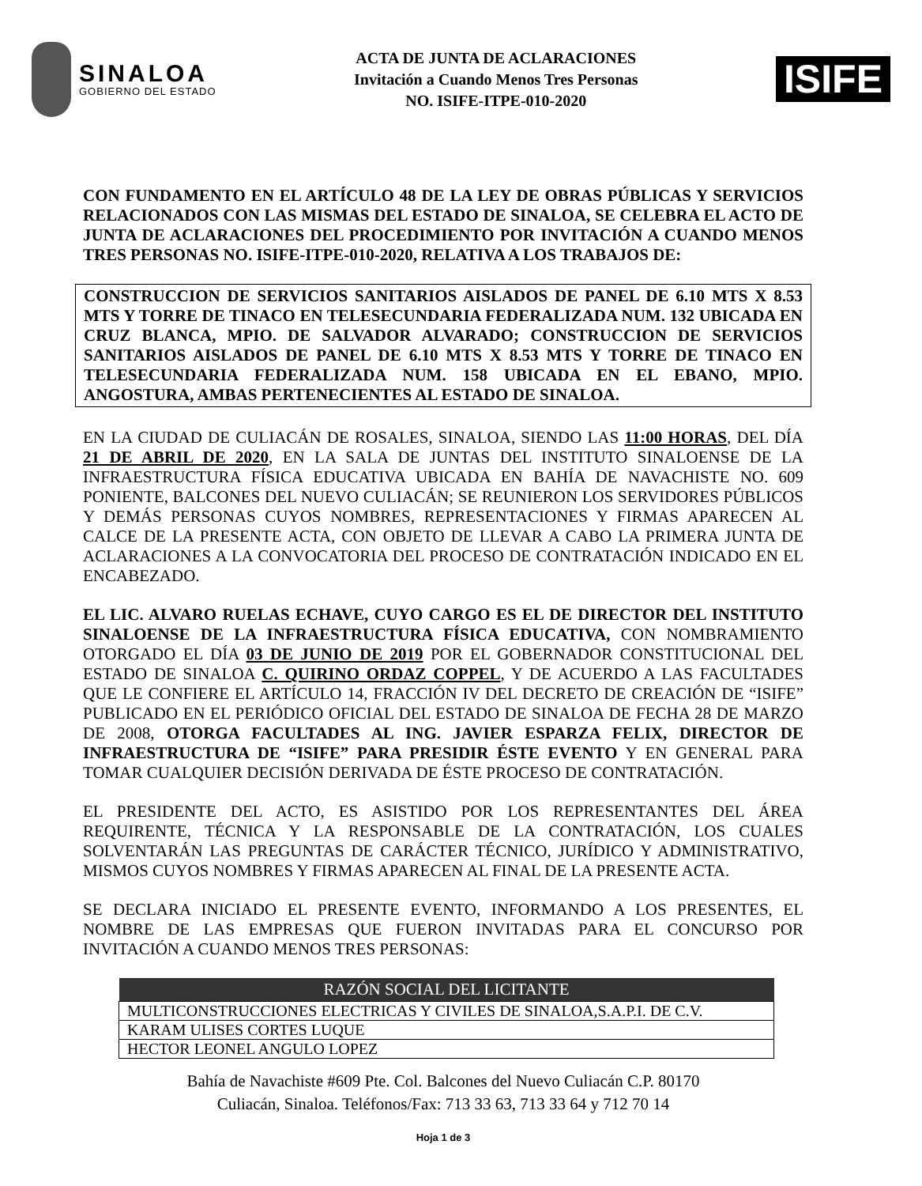SINALOA
GOBIERNO DEL ESTADO
ACTA DE JUNTA DE ACLARACIONES
Invitación a Cuando Menos Tres Personas
NO. ISIFE-ITPE-010-2020
ISIFE
CON FUNDAMENTO EN EL ARTÍCULO 48 DE LA LEY DE OBRAS PÚBLICAS Y SERVICIOS RELACIONADOS CON LAS MISMAS DEL ESTADO DE SINALOA, SE CELEBRA EL ACTO DE JUNTA DE ACLARACIONES DEL PROCEDIMIENTO POR INVITACIÓN A CUANDO MENOS TRES PERSONAS NO. ISIFE-ITPE-010-2020, RELATIVA A LOS TRABAJOS DE:
CONSTRUCCION DE SERVICIOS SANITARIOS AISLADOS DE PANEL DE 6.10 MTS X 8.53 MTS Y TORRE DE TINACO EN TELESECUNDARIA FEDERALIZADA NUM. 132 UBICADA EN CRUZ BLANCA, MPIO. DE SALVADOR ALVARADO; CONSTRUCCION DE SERVICIOS SANITARIOS AISLADOS DE PANEL DE 6.10 MTS X 8.53 MTS Y TORRE DE TINACO EN TELESECUNDARIA FEDERALIZADA NUM. 158 UBICADA EN EL EBANO, MPIO. ANGOSTURA, AMBAS PERTENECIENTES AL ESTADO DE SINALOA.
EN LA CIUDAD DE CULIACÁN DE ROSALES, SINALOA, SIENDO LAS 11:00 HORAS, DEL DÍA 21 DE ABRIL DE 2020, EN LA SALA DE JUNTAS DEL INSTITUTO SINALOENSE DE LA INFRAESTRUCTURA FÍSICA EDUCATIVA UBICADA EN BAHÍA DE NAVACHISTE NO. 609 PONIENTE, BALCONES DEL NUEVO CULIACÁN; SE REUNIERON LOS SERVIDORES PÚBLICOS Y DEMÁS PERSONAS CUYOS NOMBRES, REPRESENTACIONES Y FIRMAS APARECEN AL CALCE DE LA PRESENTE ACTA, CON OBJETO DE LLEVAR A CABO LA PRIMERA JUNTA DE ACLARACIONES A LA CONVOCATORIA DEL PROCESO DE CONTRATACIÓN INDICADO EN EL ENCABEZADO.
EL LIC. ALVARO RUELAS ECHAVE, CUYO CARGO ES EL DE DIRECTOR DEL INSTITUTO SINALOENSE DE LA INFRAESTRUCTURA FÍSICA EDUCATIVA, CON NOMBRAMIENTO OTORGADO EL DÍA 03 DE JUNIO DE 2019 POR EL GOBERNADOR CONSTITUCIONAL DEL ESTADO DE SINALOA C. QUIRINO ORDAZ COPPEL, Y DE ACUERDO A LAS FACULTADES QUE LE CONFIERE EL ARTÍCULO 14, FRACCIÓN IV DEL DECRETO DE CREACIÓN DE “ISIFE” PUBLICADO EN EL PERIÓDICO OFICIAL DEL ESTADO DE SINALOA DE FECHA 28 DE MARZO DE 2008, OTORGA FACULTADES AL ING. JAVIER ESPARZA FELIX, DIRECTOR DE INFRAESTRUCTURA DE “ISIFE” PARA PRESIDIR ÉSTE EVENTO Y EN GENERAL PARA TOMAR CUALQUIER DECISIÓN DERIVADA DE ÉSTE PROCESO DE CONTRATACIÓN.
EL PRESIDENTE DEL ACTO, ES ASISTIDO POR LOS REPRESENTANTES DEL ÁREA REQUIRENTE, TÉCNICA Y LA RESPONSABLE DE LA CONTRATACIÓN, LOS CUALES SOLVENTARÁN LAS PREGUNTAS DE CARÁCTER TÉCNICO, JURÍDICO Y ADMINISTRATIVO, MISMOS CUYOS NOMBRES Y FIRMAS APARECEN AL FINAL DE LA PRESENTE ACTA.
SE DECLARA INICIADO EL PRESENTE EVENTO, INFORMANDO A LOS PRESENTES, EL NOMBRE DE LAS EMPRESAS QUE FUERON INVITADAS PARA EL CONCURSO POR INVITACIÓN A CUANDO MENOS TRES PERSONAS:
| RAZÓN SOCIAL DEL LICITANTE |
| --- |
| MULTICONSTRUCCIONES ELECTRICAS Y CIVILES DE SINALOA,S.A.P.I. DE C.V. |
| KARAM ULISES CORTES LUQUE |
| HECTOR LEONEL ANGULO LOPEZ |
Bahía de Navachiste #609 Pte. Col. Balcones del Nuevo Culiacán C.P. 80170
Culiacán, Sinaloa. Teléfonos/Fax: 713 33 63, 713 33 64 y 712 70 14
Hoja 1 de 3